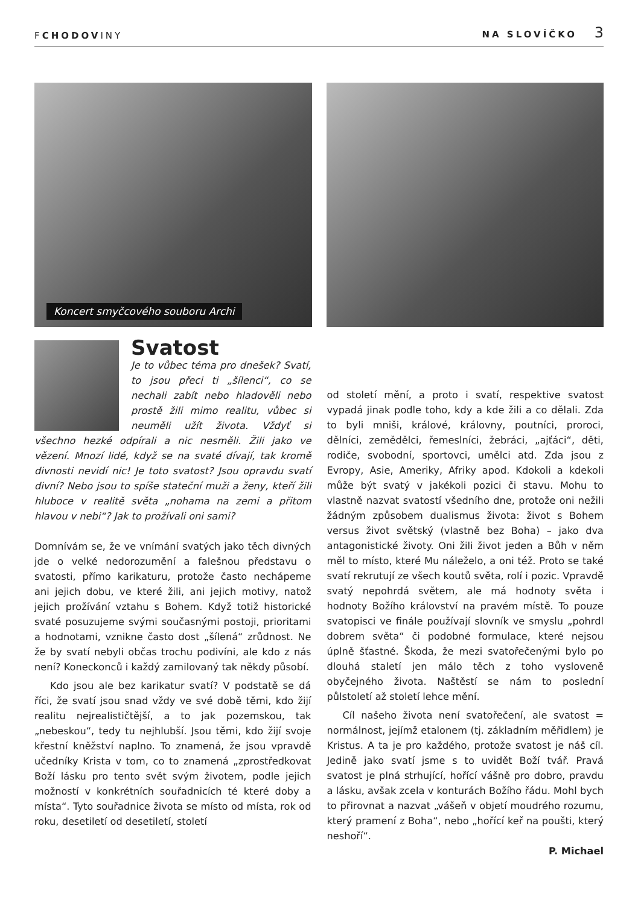FCHODOVINY
NA SLOVÍČKO 3
Koncert smyčcového souboru Archi
Svatost
Je to vůbec téma pro dnešek? Svatí, to jsou přeci ti „šílenci“, co se nechali zabít nebo hladověli nebo prostě žili mimo realitu, vůbec si neuměli užít života. Vždyť si všechno hezké odpírali a nic nesměli. Žili jako ve vězení. Mnozí lidé, když se na svaté dívají, tak kromě divnosti nevidí nic! Je toto svatost? Jsou opravdu svatí divní? Nebo jsou to spíše stateční muži a ženy, kteří žili hluboce v realitě světa „nohama na zemi a přitom hlavou v nebi“? Jak to prožívali oni sami?
Domnívám se, že ve vnímání svatých jako těch divných jde o velké nedorozumění a falešnou představu o svatosti, přímo karikaturu, protože často nechápeme ani jejich dobu, ve které žili, ani jejich motivy, natož jejich prožívání vztahu s Bohem. Když totiž historické svaté posuzujeme svými současnými postoji, prioritami a hodnotami, vznikne často dost „šílená“ zrůdnost. Ne že by svatí nebyli občas trochu podivíni, ale kdo z nás není? Koneckonců i každý zamilovaný tak někdy působí.
Kdo jsou ale bez karikatur svatí? V podstatě se dá říci, že svatí jsou snad vždy ve své době těmi, kdo žijí realitu nejrealističtější, a to jak pozemskou, tak „nebeskou“, tedy tu nejhlubší. Jsou těmi, kdo žijí svoje křestní kněžství naplno. To znamená, že jsou vpravdě učedníky Krista v tom, co to znamená „zprostředkovat Boží lásku pro tento svět svým životem, podle jejich možností v konkrétních souřadnicích té které doby a místa“. Tyto souřadnice života se místo od místa, rok od roku, desetiletí od desetiletí, století
od století mění, a proto i svatí, respektive svatost vypadá jinak podle toho, kdy a kde žili a co dělali. Zda to byli mniši, králové, královny, poutníci, proroci, dělníci, zemědělci, řemeslníci, žebráci, „ajťáci“, děti, rodiče, svobodní, sportovci, umělci atd. Zda jsou z Evropy, Asie, Ameriky, Afriky apod. Kdokoli a kdekoli může být svatý v jakékoli pozici či stavu. Mohu to vlastně nazvat svatostí všedního dne, protože oni nežili žádným způsobem dualismus života: život s Bohem versus život světský (vlastně bez Boha) – jako dva antagonistické životy. Oni žili život jeden a Bůh v něm měl to místo, které Mu náleželo, a oni též. Proto se také svatí rekrutují ze všech koutů světa, rolí i pozic. Vpravdě svatý nepohrdá světem, ale má hodnoty světa i hodnoty Božího království na pravém místě. To pouze svatopisci ve finále používají slovník ve smyslu „pohrdl dobrem světa“ či podobné formulace, které nejsou úplně šťastné. Škoda, že mezi svatořečenými bylo po dlouhá staletí jen málo těch z toho vysloveně obyčejného života. Naštěstí se nám to poslední půlstoletí až století lehce mění.
Cíl našeho života není svatořečení, ale svatost = normálnost, jejímž etalonem (tj. základním měřidlem) je Kristus. A ta je pro každého, protože svatost je náš cíl. Jedině jako svatí jsme s to uvidět Boží tvář. Pravá svatost je plná strhující, hořící vášně pro dobro, pravdu a lásku, avšak zcela v konturách Božího řádu. Mohl bych to přirovnat a nazvat „vášeň v objetí moudrého rozumu, který pramení z Boha“, nebo „hořící keř na poušti, který neshoří“.
P. Michael